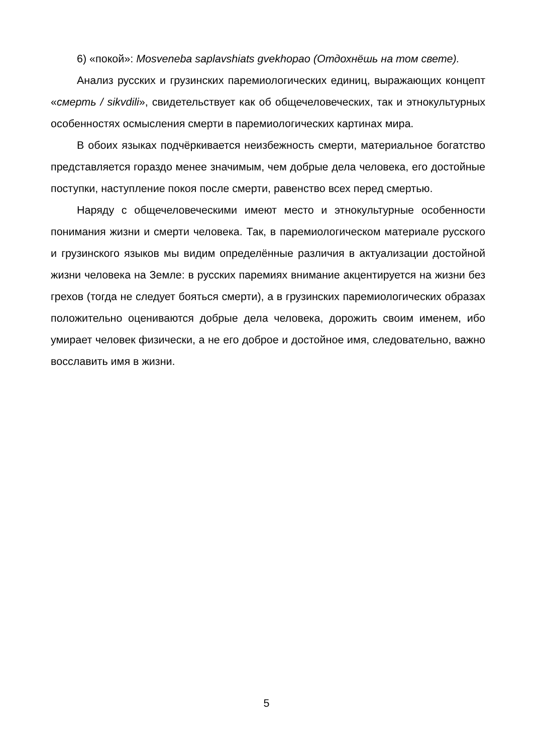6) «покой»: Mosveneba saplavshiats gvekhopao (Отдохнёшь на том свете).
Анализ русских и грузинских паремиологических единиц, выражающих концепт «смерть / sikvdili», свидетельствует как об общечеловеческих, так и этнокультурных особенностях осмысления смерти в паремиологических картинах мира.
В обоих языках подчёркивается неизбежность смерти, материальное богатство представляется гораздо менее значимым, чем добрые дела человека, его достойные поступки, наступление покоя после смерти, равенство всех перед смертью.
Наряду с общечеловеческими имеют место и этнокультурные особенности понимания жизни и смерти человека. Так, в паремиологическом материале русского и грузинского языков мы видим определённые различия в актуализации достойной жизни человека на Земле: в русских паремиях внимание акцентируется на жизни без грехов (тогда не следует бояться смерти), а в грузинских паремиологических образах положительно оцениваются добрые дела человека, дорожить своим именем, ибо умирает человек физически, а не его доброе и достойное имя, следовательно, важно восславить имя в жизни.
5